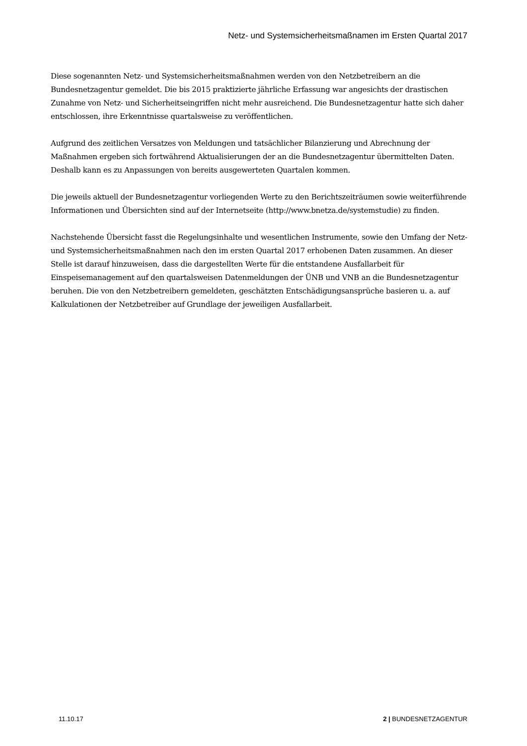Netz- und Systemsicherheitsmaßnamen im Ersten Quartal 2017
Diese sogenannten Netz- und Systemsicherheitsmaßnahmen werden von den Netzbetreibern an die Bundesnetzagentur gemeldet. Die bis 2015 praktizierte jährliche Erfassung war angesichts der drastischen Zunahme von Netz- und Sicherheitseingriffen nicht mehr ausreichend. Die Bundesnetzagentur hatte sich daher entschlossen, ihre Erkenntnisse quartalsweise zu veröffentlichen.
Aufgrund des zeitlichen Versatzes von Meldungen und tatsächlicher Bilanzierung und Abrechnung der Maßnahmen ergeben sich fortwährend Aktualisierungen der an die Bundesnetzagentur übermittelten Daten. Deshalb kann es zu Anpassungen von bereits ausgewerteten Quartalen kommen.
Die jeweils aktuell der Bundesnetzagentur vorliegenden Werte zu den Berichtszeiträumen sowie weiterführende Informationen und Übersichten sind auf der Internetseite (http://www.bnetza.de/systemstudie) zu finden.
Nachstehende Übersicht fasst die Regelungsinhalte und wesentlichen Instrumente, sowie den Umfang der Netz- und Systemsicherheitsmaßnahmen nach den im ersten Quartal 2017 erhobenen Daten zusammen. An dieser Stelle ist darauf hinzuweisen, dass die dargestellten Werte für die entstandene Ausfallarbeit für Einspeisemanagement auf den quartalsweisen Datenmeldungen der ÜNB und VNB an die Bundesnetzagentur beruhen. Die von den Netzbetreibern gemeldeten, geschätzten Entschädigungsansprüche basieren u. a. auf Kalkulationen der Netzbetreiber auf Grundlage der jeweiligen Ausfallarbeit.
11.10.17 2 | BUNDESNETZAGENTUR